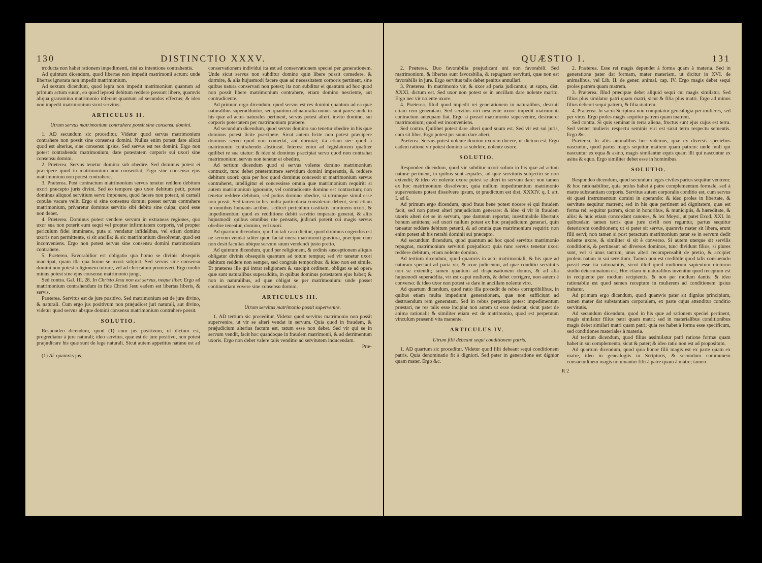130 DISTINCTIO XXXV.
troducta non habet rationem impedimenti, nisi ex intentione contrahentis.
Ad quintum dicendum, quod libertas non impedit matrimonii actum: unde libertas ignorata non impedit matrimonium.
Ad sextum dicendum, quod lepra non impedit matrimonium quantum ad primum actum suum, eo quod leprosi debitum reddere possunt libere, quamvis aliqua gravamina matrimonio inferant quantum ad secundos effectus: & ideo non impedit matrimonium sicut servitus.
ARTICULUS II.
Utrum servus matrimonium contrahere possit sine consensu domini.
1. AD secundum sic proceditur. Videtur quod servus matrimonium contrahere non possit sine consensu domini. Nullus enim potest dare alicui quod est alterius, sine consensu ipsius. Sed servus est res domini. Ergo non potest contrahendo matrimonium, dare potestatem corporis sui uxori sine consensu domini.
2. Præterea. Servus tenetur domino sub obedire. Sed dominus potest ei præcipere quod in matrimonium non consentiat. Ergo sine consensu ejus matrimonium non potest contrahere.
3. Præterea. Post contractum matrimonium servus tenetur reddere debitum uxori præcepto juris divini. Sed eo tempore quo uxor debitum petit, potest dominus aliquod servitium servo imponere, quod facere non poterit, si carnali copulæ vacare velit. Ergo si sine consensu domini posset servus contrahere matrimonium, privaretur dominus servitio sibi debito sine culpa; quod esse non debet.
4. Præterea. Dominus potest vendere servum in extraneas regiones, quo uxor sua non poterit eum sequi vel propter infirmitatem corporis, vel propter periculum fidei imminens, puta si vendatur infidelibus, vel etiam domino uxoris non permittente, si sit ancilla: & sic matrimonium dissolvetur, quod est inconveniens. Ergo non potest servus sine consensu domini matrimonium contrahere.
5. Præterea. Favorabilior est obligatio qua homo se divinis obsequiis mancipat, quam illa qua homo se uxori subjicit. Sed servus sine consensu domini non potest religionem intrare, vel ad clericatum promoveri. Ergo multo minus potest sine ejus consensu matrimonio jungi.
Sed contra. Gal. III. 28. In Christo Jesu non est servus, neque liber. Ergo ad matrimonium contrahendum in fide Christi Jesu eadem est libertas liberis, & servis.
Præterea. Servitus est de jure positivo. Sed matrimonium est de jure divino, & naturali. Cum ergo jus positivum non præjudicet juri naturali, aut divino, videtur quod servus absque domini consensu matrimonium contrahere possit.
SOLUTIO.
Respondeo dicendum, quod (1) cum jus positivum, ut dictum est, progrediatur à jure naturali; ideo servitus, quæ est de jure positivo, non potest præjudicare his quæ sunt de lege naturali. Sicut autem appetitus naturæ est ad conservationem individui ita est ad conservationem speciei per generationem. Unde sicut servus non subditur domino quin libere possit comedere, & dormire, & alia hujusmodi facere quæ ad necessitatem corporis pertinent, sine quibus natura conservari non potest; ita non subditur ei quantum ad hoc quod non possit libere matrimonium contrahere, etiam domino nesciente, aut contradicente.
Ad primum ergo dicendum, quod servus est res domini quantum ad ea quæ naturalibus superadduntur, sed quantum ad naturalia omnes sunt pares: unde in his quæ ad actus naturales pertinent, servus potest alteri, invito domino, sui corporis potestatem per matrimonium præbere.
Ad secundum dicendum, quod servus domino suo tenetur obedire in his quæ dominus potest licite præcipere. Sicut autem licite non potest præcipere dominus servo quod non comedat, aut dormiat; ita etiam nec quod à matrimonio contrahendo abstineat. Interest enim ad legislatorem qualiter quilibet re sua utatur: & ideo si dominus præcipiat servo quod non contrahat matrimonium, servus non tenetur ei obedire.
Ad tertium dicendum quod si servus volente domino matrimonium contraxit, tunc debet prætermittere servitium domini imperantis, & reddere debitum uxori: quia per hoc quod dominus concessit ut matrimonium servus contraheret, intelligitur ei concessisse omnia quæ matrimonium requirit: si autem matrimonium ignorante, vel contradicente domino est contractum; non tenetur reddere debitum, sed potius domino obedire, si utrumque simul esse non possit. Sed tamen in his multa particularia considerari debent, sicut etiam in omnibus humanis actibus, scilicet periculum castitatis imminens uxori, & impedimentum quod ex redditione debiti servitio imperato generat, & aliis hujusmodi: quibus omnibus rite pensatis, judicari poterit cui magis servus obedire teneatur, domino, vel uxori.
Ad quartum dicendum, quod in tali casu dicitur, quod dominus cogendus est ne servum vendat taliter quod faciat onera matrimonii graviora, præcipue cum non desit facultas ubique servum suum vendendi justo pretio.
Ad quintum dicendum, quod per religionem, & ordinis susceptionem aliquis obligatur divinis obsequiis quantum ad totum tempus; sed vir tenetur uxori debitum reddere non semper, sed congruis temporibus: & ideo non est simile. Et præterea ille qui intrat religionem & suscipit ordinem, obligat se ad opera quæ sunt naturalibus superaddita, in quibus dominus potestatem ejus habet; & non in naturalibus, ad quæ obligat se per matrimonium: unde posset continentiam vovere sine consensu domini.
ARTICULUS III.
Utrum servitus matrimonio possit supervenire.
1. AD tertium sic proceditur. Videtur quod servitus matrimonio non possit supervenire, ut vir se alteri vendat in servum. Quia quod in fraudem, & præjudicium alterius factum est, ratum esse non debet. Sed vir qui se in servum vendit, facit hoc quandoque in fraudem matrimonii, & ad detrimentum uxoris. Ergo non debet valere talis venditio ad servitutem inducendam.
Præ-
(1) Al. quamvis jus.
QUÆSTIO I. 131
2. Præterea. Duo favorabilia præjudicant uni non favorabili. Sed matrimonium, & libertas sunt favorabilia, & repugnant servituti, quæ non est favorabilis in jure. Ergo servitus talis debet penitus annullari.
3. Præterea. In matrimonio vir, & uxor ad paria judicantur, ut supra, dist. XXXI. dictum est. Sed uxor non potest se in ancillam dare nolente marito. Ergo nec vir nolente uxore.
4. Præterea. Illud quod impedit rei generationem in naturalibus, destruit etiam rem generatam. Sed servitus viri nesciente uxore impedit matrimonii contractum antequam fiat. Ergo si posset matrimonio supervenire, destrueret matrimonium; quod est inconveniens.
Sed contra. Quilibet potest dare alteri quod suum est. Sed vir est sui juris, cum sit liber. Ergo potest jus suum dare alteri.
Præterea. Servus potest nolente domino uxorem ducere, ut dictum est. Ergo eadem ratione vir potest domino se subdere, nolente uxore.
SOLUTIO.
Respondeo dicendum, quod vir subditur uxori solum in his quæ ad actum naturæ pertinent, in quibus sunt æquales, ad quæ servitutis subjectio se non extendit; & ideo vir nolente uxore potest se alteri in servum dare: non tamen ex hoc matrimonium dissolvetur, quia nullum impedimentum matrimonio superveniens potest dissolvere ipsum, ut prædictum est dist. XXXIV. q. I. art. I. ad 6.
Ad primum ergo dicendum, quod fraus bene potest nocere ei qui fraudem facit, sed non potest alteri præjudicium generare: & ideo si vir in fraudem uxoris alteri det se in servum, ipse damnum reportat, inæstimabile libertatis bonum amittens; sed uxori nullum potest ex hoc præjudicium generari, quin teneatur reddere debitum petenti, & ad omnia quæ matrimonium requirit: non enim potest ab his retrahi dominii sui præcepto.
Ad secundum dicendum, quod quantum ad hoc quod servitus matrimonio repugnat, matrimonium servituti præjudicat: quia tunc servus tenetur uxori reddere debitum, etiam nolente domino.
Ad tertium dicendum, quod quamvis in actu matrimoniali, & his quæ ad naturam spectant ad paria vir, & uxor judicentur, ad quæ conditio servitutis non se extendit; tamen quantum ad dispensationem domus, & ad alia hujusmodi superaddita, vir est caput mulieris, & debet corrigere, non autem è converso: & ideo uxor non potest se dare in ancillam nolente viro.
Ad quartum dicendum, quod ratio illa procedit de rebus corruptibilibus, in quibus etiam multa impediunt generationem, quæ non sufficiunt ad destruendum rem generatam. Sed in rebus perpetuis potest impedimentum præstari, ne res talis esse incipiat non autem ut esse desistat, sicut patet de anima rationali: & similiter etiam est de matrimonio, quod est perpetuum vinculum præsenti vita manente.
ARTICULUS IV.
Utrum filii debeant sequi conditionem patris.
1. AD quartum sic proceditur. Videtur quod filii debeant sequi conditionem patris. Quia denominatio fit à digniori. Sed pater in generatione est dignior quam mater. Ergo &c.
2. Præterea. Esse rei magis dependet à forma quam à materia. Sed in generatione pater dat formam, mater materiam, ut dicitur in XVI. de animalibus, vel Lib. II. de gener. animal. cap. IV. Ergo magis debet sequi proles patrem quam matrem.
3. Præterea. Illud præcipue debet aliquid sequi cui magis similatur. Sed filius plus similatur patri quam matri, sicut & filia plus matri. Ergo ad minus filius deberet sequi patrem, & filia matrem.
4. Præterea. In sacra Scriptura non computatur genealogia per mulieres, sed per viros. Ergo proles magis sequitur patrem quam matrem.
Sed contra. Si quis seminat in terra aliena, fructus sunt ejus cujus est terra. Sed venter mulieris respectu seminis viri est sicut terra respectu sementis. Ergo &c.
Præterea. In aliis animalibus hoc videmus, quæ ex diversis speciebus nascuntur, quod partus magis sequitur matrem quam patrem: unde muli qui nascuntur ex equa & asino, magis similantur equis quam illi qui nascuntur ex asina & equo. Ergo similiter debet esse in hominibus.
SOLUTIO.
Respondeo dicendum, quod secundum leges civiles partus sequitur ventrem: & hoc rationabiliter, quia proles habet à patre complementum formale, sed à matre substantiam corporis. Servitus autem corporalis conditio est, cum servus sit quasi instrumentum domini in operando: & ideo proles in libertate, & servitute sequitur matrem; sed in his quæ pertinent ad dignitatem, quæ est forma rei, sequitur patrem, sicut in honoribus, & municipiis, & hæreditate, & aliis: & huic etiam concordant canones, & lex Moysi, ut patet Exod. XXI. In quibusdam tamen terris quæ jure civili non reguntur, partus sequitur deteriorem conditionem; ut si pater sit servus, quamvis mater sit libera, erunt filii servi; non tamen si post peractum matrimonium pater se in servum dedit nolente uxore, & similiter si sit è converso. Si autem uterque sit servilis conditionis, & pertineant ad diversos dominos, tunc dividunt filios, si plures sunt, vel si unus tantum, unus alteri recompensabit de pretio, & accipiet prolem natam in sui servitium. Tamen non est credibile quod talis consuetudo possit esse ita rationabilis, sicut illud quod multorum sapientum diuturno studio determinatum est. Hoc etiam in naturalibus invenitur quod receptum est in recipiente per modum recipientis, & non per modum dantis: & ideo rationabile est quod semen receptum in mulierem ad conditionem ipsius trahatur.
Ad primum ergo dicendum, quod quamvis pater sit dignius principium, tamen mater dat substantiam corporalem, ex parte cujus attenditur conditio servitutis.
Ad secundum dicendum, quod in his quæ ad rationem speciei pertinent, magis similatur filius patri quam matri; sed in materialibus conditionibus magis debet similari matri quam patri; quia res habet à forma esse specificum, sed conditiones materiales à materia.
Ad tertium dicendum, quod filius assimilatur patri ratione formæ quam habet in sui complemento, sicut & pater; & ideo ratio non est ad propositum.
Ad quartum dicendum, quod quia honor filii magis est ex parte quam ex matre, ideo in genealogiis in Scripturis, & secundum communem consuetudinem magis nominantur filii à patre quam à matre; tamen
R 2